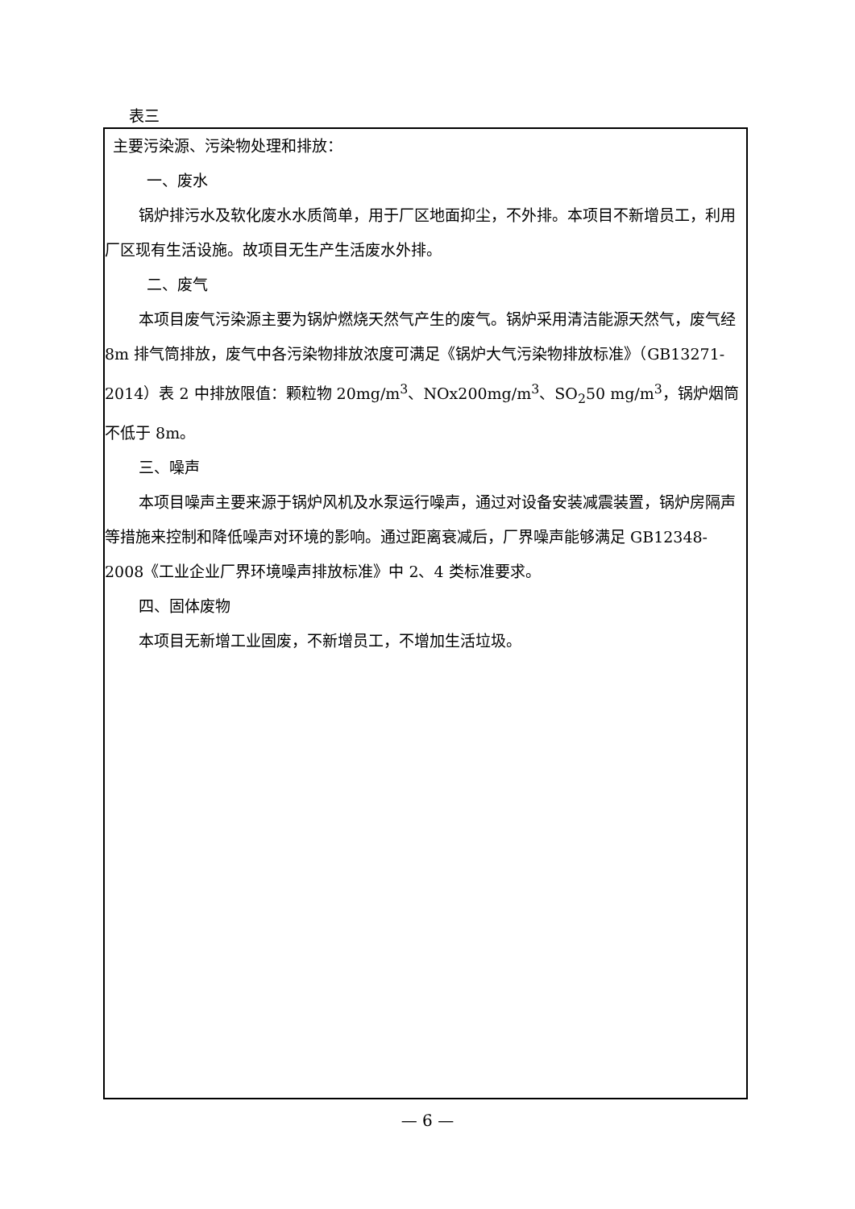表三
主要污染源、污染物处理和排放：
一、废水
锅炉排污水及软化废水水质简单，用于厂区地面抑尘，不外排。本项目不新增员工，利用厂区现有生活设施。故项目无生产生活废水外排。
二、废气
本项目废气污染源主要为锅炉燃烧天然气产生的废气。锅炉采用清洁能源天然气，废气经 8m 排气筒排放，废气中各污染物排放浓度可满足《锅炉大气污染物排放标准》（GB13271-2014）表 2 中排放限值：颗粒物 20mg/m<sup>3</sup>、NOx200mg/m<sup>3</sup>、SO<sub>2</sub>50 mg/m<sup>3</sup>，锅炉烟筒不低于 8m。
三、噪声
本项目噪声主要来源于锅炉风机及水泵运行噪声，通过对设备安装减震装置，锅炉房隔声等措施来控制和降低噪声对环境的影响。通过距离衰减后，厂界噪声能够满足 GB12348-2008《工业企业厂界环境噪声排放标准》中 2、4 类标准要求。
四、固体废物
本项目无新增工业固废，不新增员工，不增加生活垃圾。
— 6 —